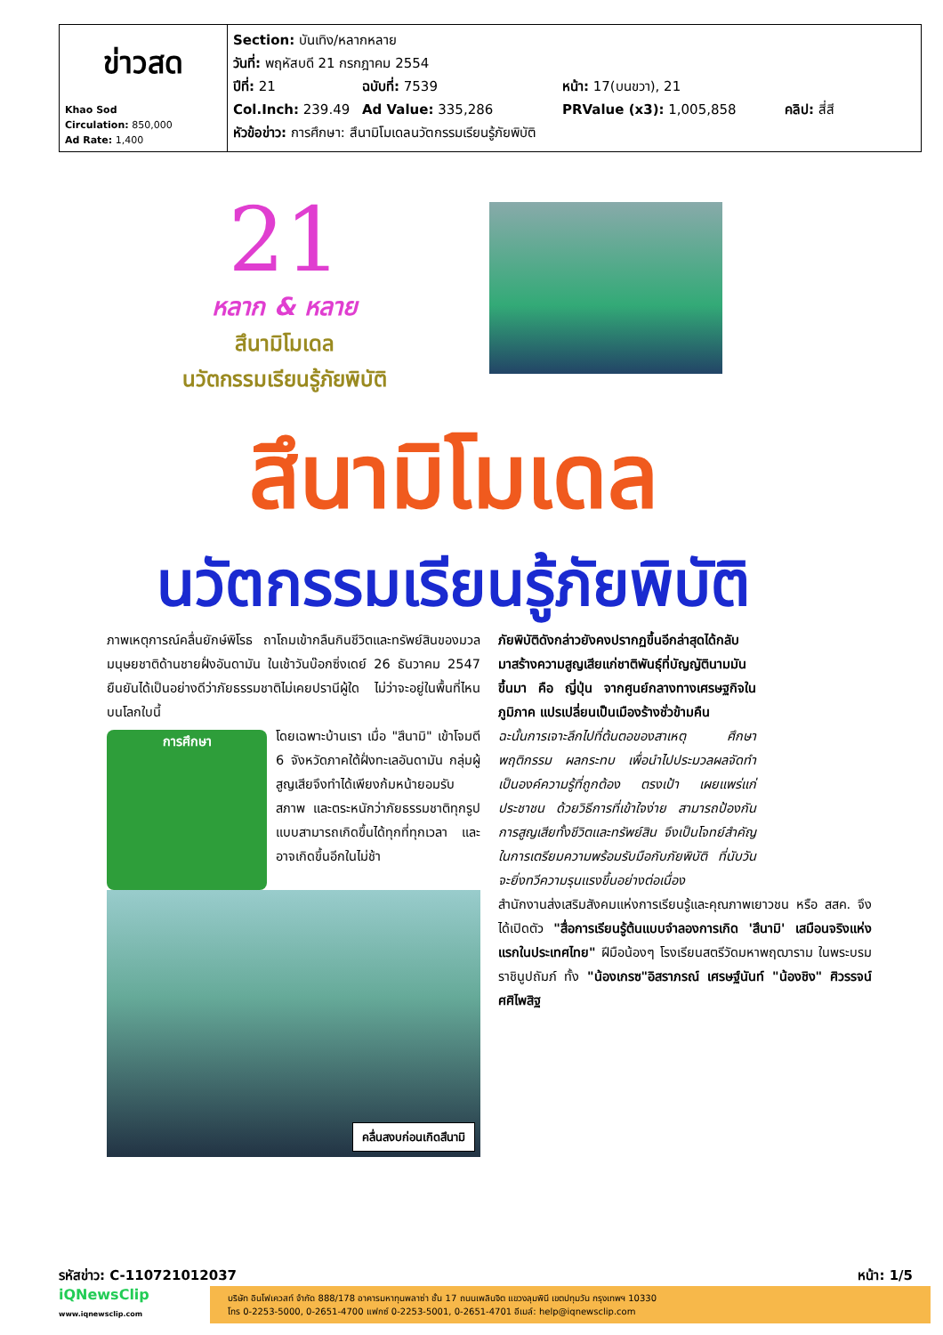| ข่าวสด Khao Sod Circulation: 850,000 Ad Rate: 1,400 | Section: บันเทิง/หลากหลาย วันที่: พฤหัสบดี 21 กรกฎาคม 2554 ปีที่: 21 ฉบับที่: 7539 หน้า: 17(บนขวา), 21 Col.Inch: 239.49 Ad Value: 335,286 PRValue (x3): 1,005,858 คลิป: สี่สี หัวข้อข่าว: การศึกษา: สึนามิโมเดลนวัตกรรมเรียนรู้ภัยพิบัติ |
21
หลาก & หลาย
สึนามิโมเดล
นวัตกรรมเรียนรู้ภัยพิบัติ
สึนามิโมเดล
นวัตกรรมเรียนรู้ภัยพิบัติ
ภาพเหตุการณ์คลื่นยักษ์พิโรธ ถาโถมเข้ากลืนกินชีวิตและทรัพย์สินของมวลมนุษยชาติด้านชายฝั่งอันดามัน ในเช้าวันบ๊อกซิ่งเดย์ 26 ธันวาคม 2547 ยืนยันได้เป็นอย่างดีว่าภัยธรรมชาติไม่เคยปรานีผู้ใด ไม่ว่าจะอยู่ในพื้นที่ไหนบนโลกใบนี้
การศึกษา
โดยเฉพาะบ้านเรา เมื่อ "สึนามิ" เข้าโจมตี 6 จังหวัดภาคใต้ฝั่งทะเลอันดามัน กลุ่มผู้สูญเสียจึงทำได้เพียงก้มหน้ายอมรับสภาพ และตระหนักว่าภัยธรรมชาติทุกรูปแบบสามารถเกิดขึ้นได้ทุกที่ทุกเวลา และอาจเกิดขึ้นอีกในไม่ช้า
คลื่นสงบก่อนเกิดสึนามิ
ภัยพิบัติดังกล่าวยังคงปรากฏขึ้นอีกล่าสุดได้กลับมาสร้างความสูญเสียแก่ชาติพันธุ์ที่บัญญัตินามมันขึ้นมา คือ ญี่ปุ่น จากศูนย์กลางทางเศรษฐกิจในภูมิภาค แปรเปลี่ยนเป็นเมืองร้างชั่วข้ามคืน
ฉะนั้นการเจาะลึกไปที่ต้นตอของสาเหตุ ศึกษาพฤติกรรม ผลกระทบ เพื่อนำไปประมวลผลจัดทำเป็นองค์ความรู้ที่ถูกต้อง ตรงเป้า เผยแพร่แก่ประชาชน ด้วยวิธีการที่เข้าใจง่าย สามารถป้องกันการสูญเสียทั้งชีวิตและทรัพย์สิน จึงเป็นโจทย์สำคัญในการเตรียมความพร้อมรับมือกับภัยพิบัติ ที่นับวันจะยิ่งทวีความรุนแรงขึ้นอย่างต่อเนื่อง
สำนักงานส่งเสริมสังคมแห่งการเรียนรู้และคุณภาพเยาวชน หรือ สสค. จึงได้เปิดตัว "สื่อการเรียนรู้ต้นแบบจำลองการเกิด 'สึนามิ' เสมือนจริงแห่งแรกในประเทศไทย" ฝีมือน้องๆ โรงเรียนสตรีวัดมหาพฤฒาราม ในพระบรมราชินูปถัมภ์ ทั้ง "น้องเกรซ"อิสราภรณ์ เศรษฐ์นันท์ "น้องชิง" ศิวรรจน์ ศศิไพสิฐ
รหัสข่าว: C-110721012037 หน้า: 1/5
iQNewsClip
www.iqnewsclip.com
บริษัท อินโฟเควสท์ จำกัด 888/178 อาคารมหาทุนพลาซ่า ชั้น 17 ถนนเพลินจิต แขวงลุมพินี เขตปทุมวัน กรุงเทพฯ 10330
โทร 0-2253-5000, 0-2651-4700 แฟกซ์ 0-2253-5001, 0-2651-4701 อีเมล์: help@iqnewsclip.com